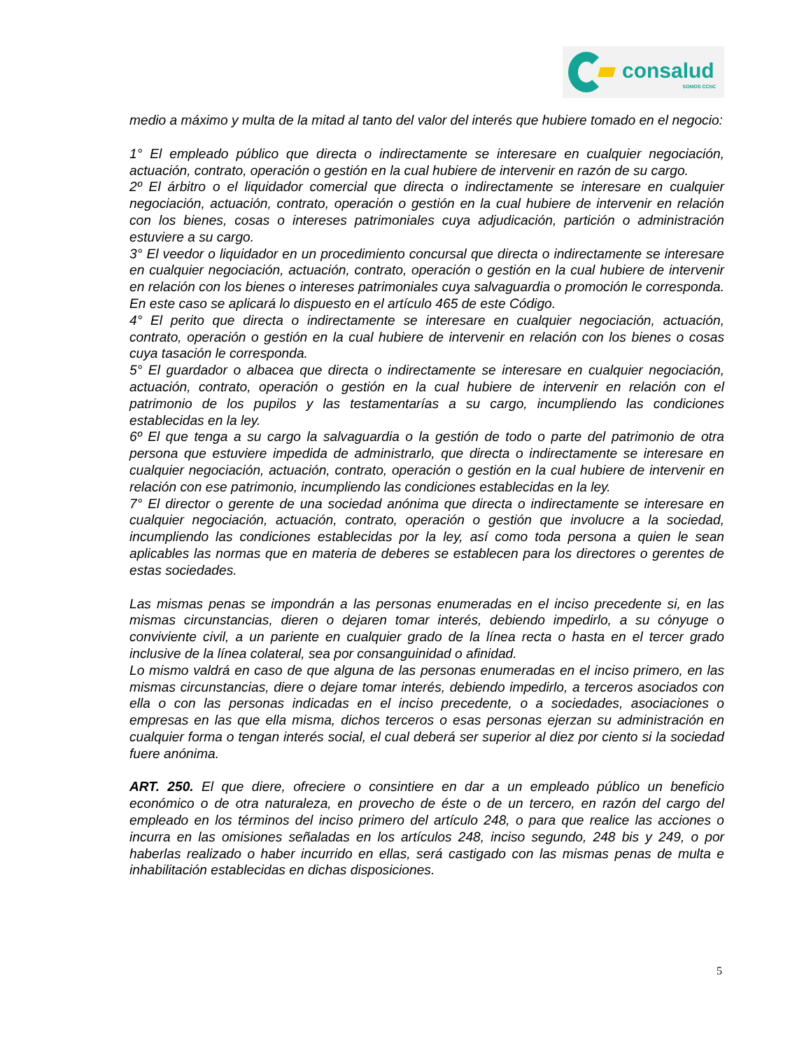consalud
SOMOS CChC
medio a máximo y multa de la mitad al tanto del valor del interés que hubiere tomado en el negocio:
1° El empleado público que directa o indirectamente se interesare en cualquier negociación, actuación, contrato, operación o gestión en la cual hubiere de intervenir en razón de su cargo.
2º El árbitro o el liquidador comercial que directa o indirectamente se interesare en cualquier negociación, actuación, contrato, operación o gestión en la cual hubiere de intervenir en relación con los bienes, cosas o intereses patrimoniales cuya adjudicación, partición o administración estuviere a su cargo.
3° El veedor o liquidador en un procedimiento concursal que directa o indirectamente se interesare en cualquier negociación, actuación, contrato, operación o gestión en la cual hubiere de intervenir en relación con los bienes o intereses patrimoniales cuya salvaguardia o promoción le corresponda. En este caso se aplicará lo dispuesto en el artículo 465 de este Código.
4° El perito que directa o indirectamente se interesare en cualquier negociación, actuación, contrato, operación o gestión en la cual hubiere de intervenir en relación con los bienes o cosas cuya tasación le corresponda.
5° El guardador o albacea que directa o indirectamente se interesare en cualquier negociación, actuación, contrato, operación o gestión en la cual hubiere de intervenir en relación con el patrimonio de los pupilos y las testamentarías a su cargo, incumpliendo las condiciones establecidas en la ley.
6º El que tenga a su cargo la salvaguardia o la gestión de todo o parte del patrimonio de otra persona que estuviere impedida de administrarlo, que directa o indirectamente se interesare en cualquier negociación, actuación, contrato, operación o gestión en la cual hubiere de intervenir en relación con ese patrimonio, incumpliendo las condiciones establecidas en la ley.
7° El director o gerente de una sociedad anónima que directa o indirectamente se interesare en cualquier negociación, actuación, contrato, operación o gestión que involucre a la sociedad, incumpliendo las condiciones establecidas por la ley, así como toda persona a quien le sean aplicables las normas que en materia de deberes se establecen para los directores o gerentes de estas sociedades.
Las mismas penas se impondrán a las personas enumeradas en el inciso precedente si, en las mismas circunstancias, dieren o dejaren tomar interés, debiendo impedirlo, a su cónyuge o conviviente civil, a un pariente en cualquier grado de la línea recta o hasta en el tercer grado inclusive de la línea colateral, sea por consanguinidad o afinidad.
Lo mismo valdrá en caso de que alguna de las personas enumeradas en el inciso primero, en las mismas circunstancias, diere o dejare tomar interés, debiendo impedirlo, a terceros asociados con ella o con las personas indicadas en el inciso precedente, o a sociedades, asociaciones o empresas en las que ella misma, dichos terceros o esas personas ejerzan su administración en cualquier forma o tengan interés social, el cual deberá ser superior al diez por ciento si la sociedad fuere anónima.
ART. 250. El que diere, ofreciere o consintiere en dar a un empleado público un beneficio económico o de otra naturaleza, en provecho de éste o de un tercero, en razón del cargo del empleado en los términos del inciso primero del artículo 248, o para que realice las acciones o incurra en las omisiones señaladas en los artículos 248, inciso segundo, 248 bis y 249, o por haberlas realizado o haber incurrido en ellas, será castigado con las mismas penas de multa e inhabilitación establecidas en dichas disposiciones.
5